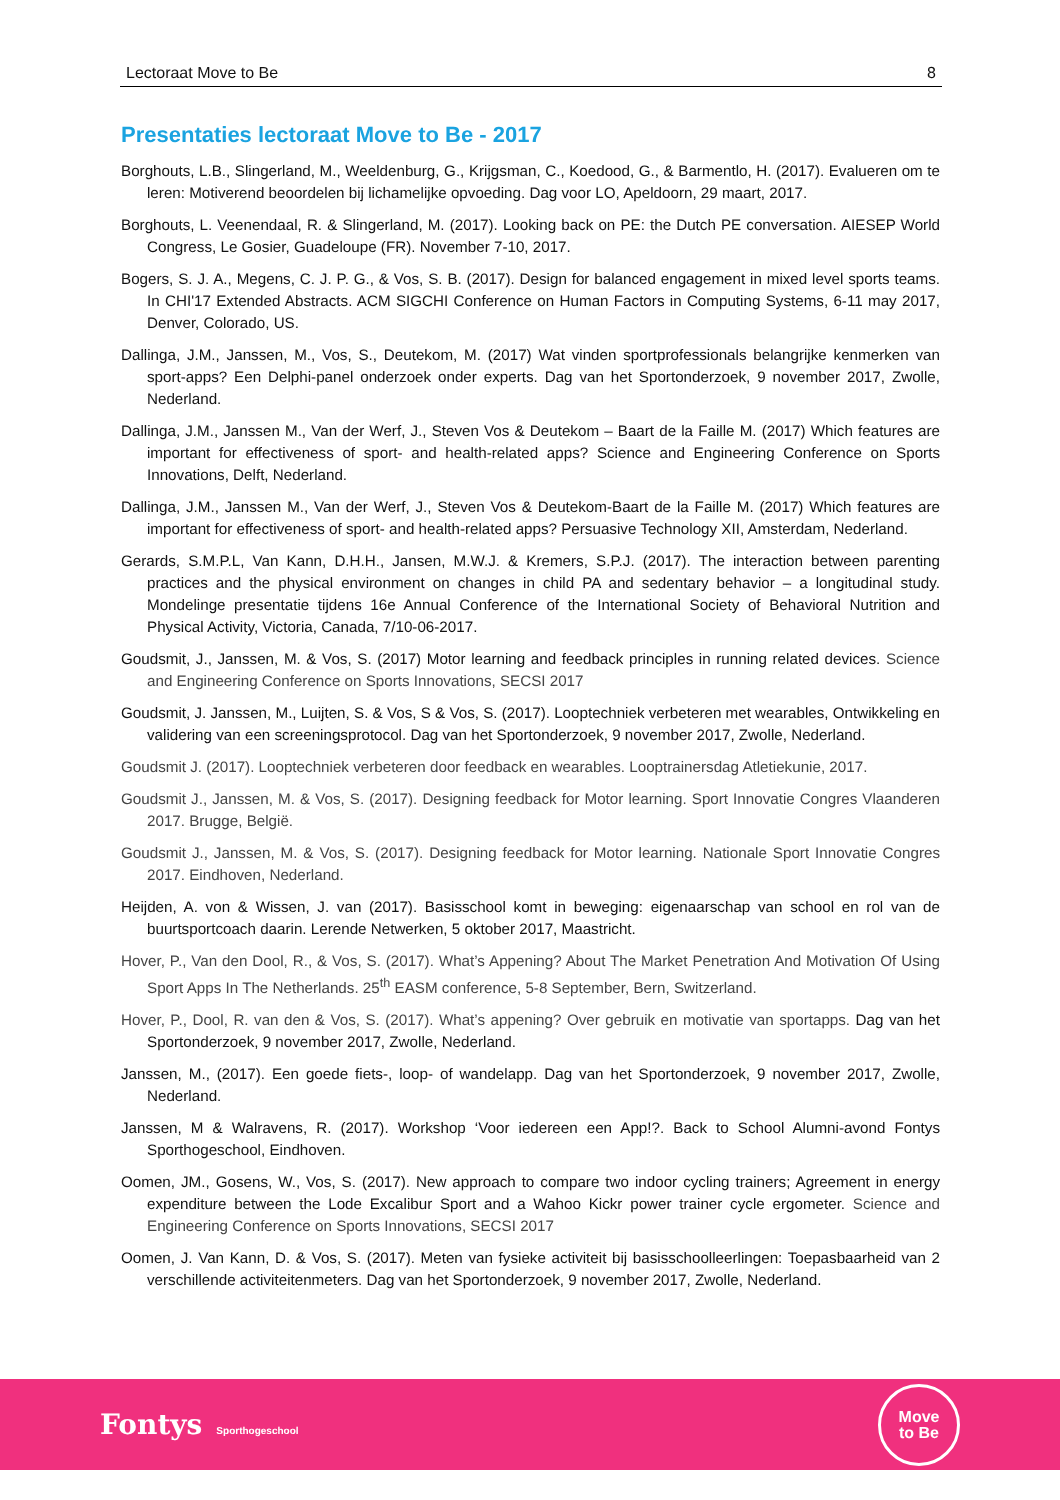Lectoraat Move to Be 8
Presentaties lectoraat Move to Be - 2017
Borghouts, L.B., Slingerland, M., Weeldenburg, G., Krijgsman, C., Koedood, G., & Barmentlo, H. (2017). Evalueren om te leren: Motiverend beoordelen bij lichamelijke opvoeding. Dag voor LO, Apeldoorn, 29 maart, 2017.
Borghouts, L. Veenendaal, R. & Slingerland, M. (2017). Looking back on PE: the Dutch PE conversation. AIESEP World Congress, Le Gosier, Guadeloupe (FR). November 7-10, 2017.
Bogers, S. J. A., Megens, C. J. P. G., & Vos, S. B. (2017). Design for balanced engagement in mixed level sports teams. In CHI'17 Extended Abstracts. ACM SIGCHI Conference on Human Factors in Computing Systems, 6-11 may 2017, Denver, Colorado, US.
Dallinga, J.M., Janssen, M., Vos, S., Deutekom, M. (2017) Wat vinden sportprofessionals belangrijke kenmerken van sport-apps? Een Delphi-panel onderzoek onder experts. Dag van het Sportonderzoek, 9 november 2017, Zwolle, Nederland.
Dallinga, J.M., Janssen M., Van der Werf, J., Steven Vos & Deutekom – Baart de la Faille M. (2017) Which features are important for effectiveness of sport- and health-related apps? Science and Engineering Conference on Sports Innovations, Delft, Nederland.
Dallinga, J.M., Janssen M., Van der Werf, J., Steven Vos & Deutekom-Baart de la Faille M. (2017) Which features are important for effectiveness of sport- and health-related apps? Persuasive Technology XII, Amsterdam, Nederland.
Gerards, S.M.P.L, Van Kann, D.H.H., Jansen, M.W.J. & Kremers, S.P.J. (2017). The interaction between parenting practices and the physical environment on changes in child PA and sedentary behavior – a longitudinal study. Mondelinge presentatie tijdens 16e Annual Conference of the International Society of Behavioral Nutrition and Physical Activity, Victoria, Canada, 7/10-06-2017.
Goudsmit, J., Janssen, M. & Vos, S. (2017) Motor learning and feedback principles in running related devices. Science and Engineering Conference on Sports Innovations, SECSI 2017
Goudsmit, J. Janssen, M., Luijten, S. & Vos, S & Vos, S. (2017). Looptechniek verbeteren met wearables, Ontwikkeling en validering van een screeningsprotocol. Dag van het Sportonderzoek, 9 november 2017, Zwolle, Nederland.
Goudsmit J. (2017). Looptechniek verbeteren door feedback en wearables. Looptrainersdag Atletiekunie, 2017.
Goudsmit J., Janssen, M. & Vos, S. (2017). Designing feedback for Motor learning. Sport Innovatie Congres Vlaanderen 2017. Brugge, België.
Goudsmit J., Janssen, M. & Vos, S. (2017). Designing feedback for Motor learning. Nationale Sport Innovatie Congres 2017. Eindhoven, Nederland.
Heijden, A. von & Wissen, J. van (2017). Basisschool komt in beweging: eigenaarschap van school en rol van de buurtsportcoach daarin. Lerende Netwerken, 5 oktober 2017, Maastricht.
Hover, P., Van den Dool, R., & Vos, S. (2017). What’s Appening? About The Market Penetration And Motivation Of Using Sport Apps In The Netherlands. 25<sup>th</sup> EASM conference, 5-8 September, Bern, Switzerland.
Hover, P., Dool, R. van den & Vos, S. (2017). What’s appening? Over gebruik en motivatie van sportapps. Dag van het Sportonderzoek, 9 november 2017, Zwolle, Nederland.
Janssen, M., (2017). Een goede fiets-, loop- of wandelapp. Dag van het Sportonderzoek, 9 november 2017, Zwolle, Nederland.
Janssen, M & Walravens, R. (2017). Workshop ‘Voor iedereen een App!?. Back to School Alumni-avond Fontys Sporthogeschool, Eindhoven.
Oomen, JM., Gosens, W., Vos, S. (2017). New approach to compare two indoor cycling trainers; Agreement in energy expenditure between the Lode Excalibur Sport and a Wahoo Kickr power trainer cycle ergometer. Science and Engineering Conference on Sports Innovations, SECSI 2017
Oomen, J. Van Kann, D. & Vos, S. (2017). Meten van fysieke activiteit bij basisschoolleerlingen: Toepasbaarheid van 2 verschillende activiteitenmeters. Dag van het Sportonderzoek, 9 november 2017, Zwolle, Nederland.
Fontys Sporthogeschool
Move
to Be